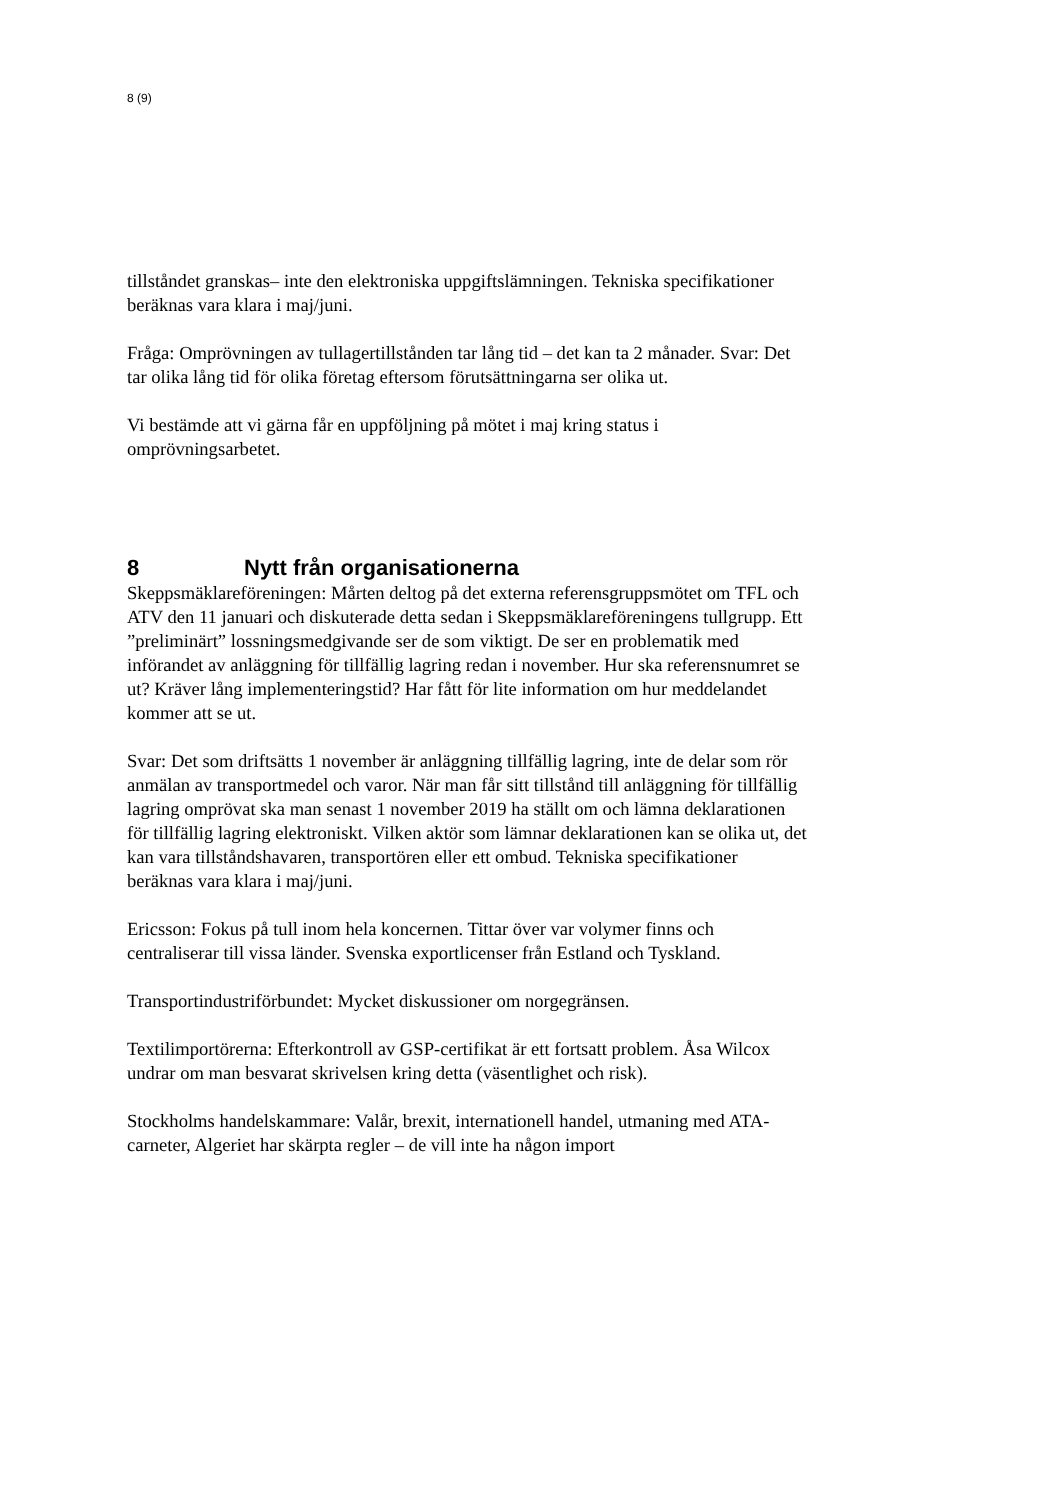8 (9)
tillståndet granskas– inte den elektroniska uppgiftslämningen. Tekniska specifikationer beräknas vara klara i maj/juni.
Fråga: Omprövningen av tullagertillstånden tar lång tid – det kan ta 2 månader. Svar: Det tar olika lång tid för olika företag eftersom förutsättningarna ser olika ut.
Vi bestämde att vi gärna får en uppföljning på mötet i maj kring status i omprövningsarbetet.
8 Nytt från organisationerna
Skeppsmäklareföreningen: Mårten deltog på det externa referensgruppsmötet om TFL och ATV den 11 januari och diskuterade detta sedan i Skeppsmäklareföreningens tullgrupp. Ett ”preliminärt” lossningsmedgivande ser de som viktigt. De ser en problematik med införandet av anläggning för tillfällig lagring redan i november. Hur ska referensnumret se ut? Kräver lång implementeringstid? Har fått för lite information om hur meddelandet kommer att se ut.
Svar: Det som driftsätts 1 november är anläggning tillfällig lagring, inte de delar som rör anmälan av transportmedel och varor. När man får sitt tillstånd till anläggning för tillfällig lagring omprövat ska man senast 1 november 2019 ha ställt om och lämna deklarationen för tillfällig lagring elektroniskt. Vilken aktör som lämnar deklarationen kan se olika ut, det kan vara tillståndshavaren, transportören eller ett ombud. Tekniska specifikationer beräknas vara klara i maj/juni.
Ericsson: Fokus på tull inom hela koncernen. Tittar över var volymer finns och centraliserar till vissa länder. Svenska exportlicenser från Estland och Tyskland.
Transportindustriförbundet: Mycket diskussioner om norgegränsen.
Textilimportörerna: Efterkontroll av GSP-certifikat är ett fortsatt problem. Åsa Wilcox undrar om man besvarat skrivelsen kring detta (väsentlighet och risk).
Stockholms handelskammare: Valår, brexit, internationell handel, utmaning med ATA-carneter, Algeriet har skärpta regler – de vill inte ha någon import